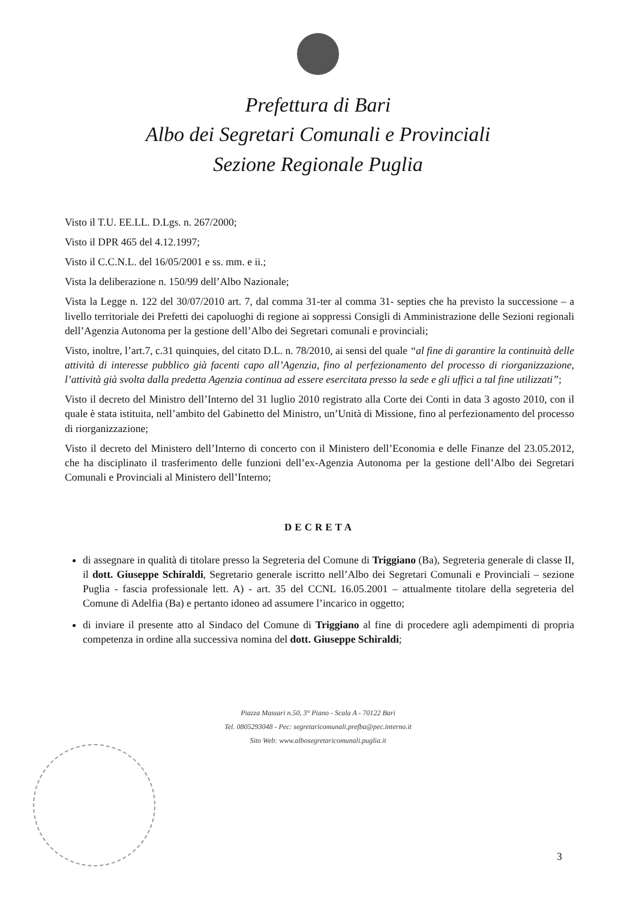Prefettura di Bari
Albo dei Segretari Comunali e Provinciali
Sezione Regionale Puglia
Visto il T.U. EE.LL. D.Lgs. n. 267/2000;
Visto il DPR 465 del 4.12.1997;
Visto il C.C.N.L. del 16/05/2001 e ss. mm. e ii.;
Vista la deliberazione n. 150/99 dell’Albo Nazionale;
Vista la Legge n. 122 del 30/07/2010 art. 7, dal comma 31-ter al comma 31- septies che ha previsto la successione – a livello territoriale dei Prefetti dei capoluoghi di regione ai soppressi Consigli di Amministrazione delle Sezioni regionali dell’Agenzia Autonoma per la gestione dell’Albo dei Segretari comunali e provinciali;
Visto, inoltre, l’art.7, c.31 quinquies, del citato D.L. n. 78/2010, ai sensi del quale “al fine di garantire la continuità delle attività di interesse pubblico già facenti capo all’Agenzia, fino al perfezionamento del processo di riorganizzazione, l’attività già svolta dalla predetta Agenzia continua ad essere esercitata presso la sede e gli uffici a tal fine utilizzati”;
Visto il decreto del Ministro dell’Interno del 31 luglio 2010 registrato alla Corte dei Conti in data 3 agosto 2010, con il quale è stata istituita, nell’ambito del Gabinetto del Ministro, un’Unità di Missione, fino al perfezionamento del processo di riorganizzazione;
Visto il decreto del Ministero dell’Interno di concerto con il Ministero dell’Economia e delle Finanze del 23.05.2012, che ha disciplinato il trasferimento delle funzioni dell’ex-Agenzia Autonoma per la gestione dell’Albo dei Segretari Comunali e Provinciali al Ministero dell’Interno;
DECRETA
di assegnare in qualità di titolare presso la Segreteria del Comune di Triggiano (Ba), Segreteria generale di classe II, il dott. Giuseppe Schiraldi, Segretario generale iscritto nell’Albo dei Segretari Comunali e Provinciali – sezione Puglia - fascia professionale lett. A) - art. 35 del CCNL 16.05.2001 – attualmente titolare della segreteria del Comune di Adelfia (Ba) e pertanto idoneo ad assumere l’incarico in oggetto;
di inviare il presente atto al Sindaco del Comune di Triggiano al fine di procedere agli adempimenti di propria competenza in ordine alla successiva nomina del dott. Giuseppe Schiraldi;
Piazza Massari n.50, 3° Piano - Scala A - 70122 Bari
Tel. 0805293048 - Pec: segretaricomunali.prefba@pec.interno.it
Sito Web: www.albosegretaricomunali.puglia.it
3